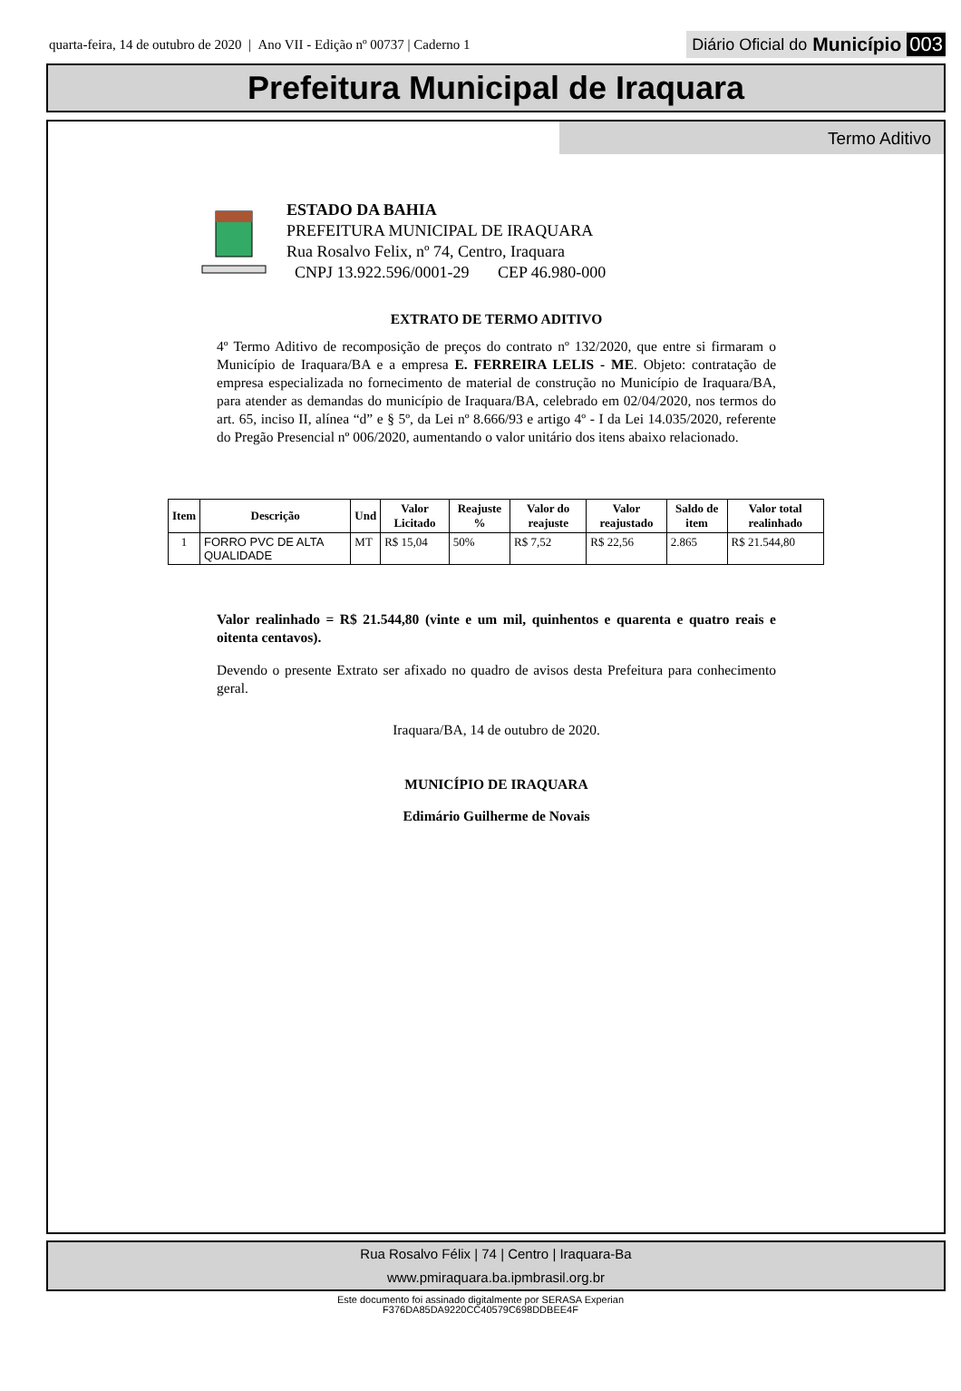quarta-feira, 14 de outubro de 2020 | Ano VII - Edição nº 00737 | Caderno 1
Diário Oficial do Município 003
Prefeitura Municipal de Iraquara
Termo Aditivo
ESTADO DA BAHIA
PREFEITURA MUNICIPAL DE IRAQUARA
Rua Rosalvo Felix, nº 74, Centro, Iraquara
CNPJ 13.922.596/0001-29 CEP 46.980-000
EXTRATO DE TERMO ADITIVO
4º Termo Aditivo de recomposição de preços do contrato nº 132/2020, que entre si firmaram o Município de Iraquara/BA e a empresa E. FERREIRA LELIS - ME. Objeto: contratação de empresa especializada no fornecimento de material de construção no Município de Iraquara/BA, para atender as demandas do município de Iraquara/BA, celebrado em 02/04/2020, nos termos do art. 65, inciso II, alínea “d” e § 5º, da Lei nº 8.666/93 e artigo 4º - I da Lei 14.035/2020, referente do Pregão Presencial nº 006/2020, aumentando o valor unitário dos itens abaixo relacionado.
| Item | Descrição | Und | Valor Licitado | Reajuste % | Valor do reajuste | Valor reajustado | Saldo de item | Valor total realinhado |
| --- | --- | --- | --- | --- | --- | --- | --- | --- |
| 1 | FORRO PVC DE ALTA QUALIDADE | MT | R$ 15,04 | 50% | R$ 7,52 | R$ 22,56 | 2.865 | R$ 21.544,80 |
Valor realinhado = R$ 21.544,80 (vinte e um mil, quinhentos e quarenta e quatro reais e oitenta centavos).
Devendo o presente Extrato ser afixado no quadro de avisos desta Prefeitura para conhecimento geral.
Iraquara/BA, 14 de outubro de 2020.
MUNICÍPIO DE IRAQUARA
Edimário Guilherme de Novais
Rua Rosalvo Félix | 74 | Centro | Iraquara-Ba
www.pmiraquara.ba.ipmbrasil.org.br
Este documento foi assinado digitalmente por SERASA Experian
F376DA85DA9220CC40579C698DDBEE4F